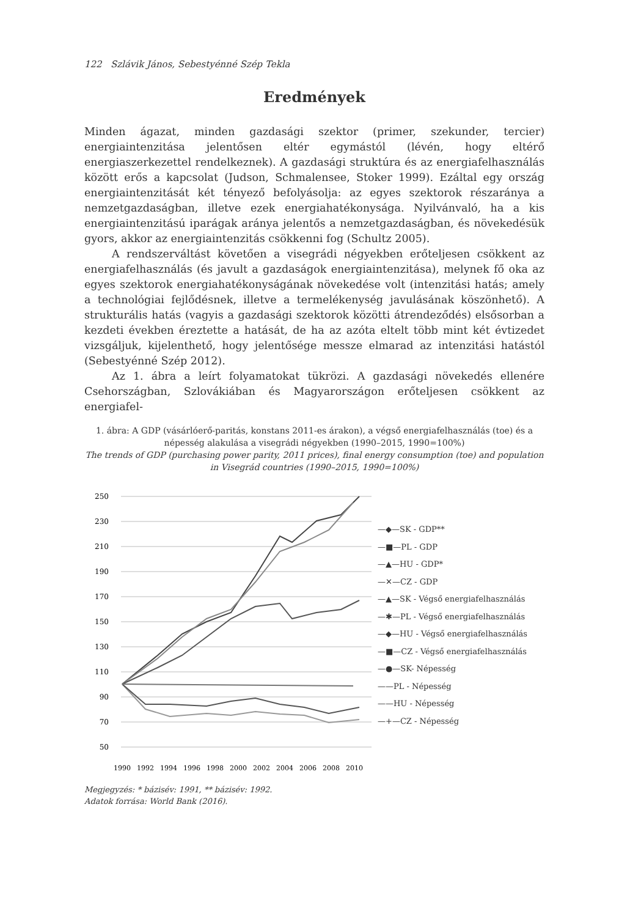122 Szlávik János, Sebestyénné Szép Tekla
Eredmények
Minden ágazat, minden gazdasági szektor (primer, szekunder, tercier) energiaintenzitása jelentősen eltér egymástól (lévén, hogy eltérő energiaszerkezettel rendelkeznek). A gazdasági struktúra és az energiafelhasználás között erős a kapcsolat (Judson, Schmalensee, Stoker 1999). Ezáltal egy ország energiaintenzitását két tényező befolyásolja: az egyes szektorok részaránya a nemzetgazdaságban, illetve ezek energiahatékonysága. Nyilvánvaló, ha a kis energiaintenzitású iparágak aránya jelentős a nemzetgazdaságban, és növekedésük gyors, akkor az energiaintenzitás csökkenni fog (Schultz 2005).
A rendszerváltást követően a visegrádi négyekben erőteljesen csökkent az energiafelhasználás (és javult a gazdaságok energiaintenzitása), melynek fő oka az egyes szektorok energiahatékonyságának növekedése volt (intenzitási hatás; amely a technológiai fejlődésnek, illetve a termelékenység javulásának köszönhető). A strukturális hatás (vagyis a gazdasági szektorok közötti átrendeződés) elsősorban a kezdeti években éreztette a hatását, de ha az azóta eltelt több mint két évtizedet vizsgáljuk, kijelenthető, hogy jelentősége messze elmarad az intenzitási hatástól (Sebestyénné Szép 2012).
Az 1. ábra a leírt folyamatokat tükrözi. A gazdasági növekedés ellenére Csehországban, Szlovákiában és Magyarországon erőteljesen csökkent az energiafel-
1. ábra: A GDP (vásárlóerő-paritás, konstans 2011-es árakon), a végső energiafelhasználás (toe) és a népesség alakulása a visegrádi négyekben (1990–2015, 1990=100%)
The trends of GDP (purchasing power parity, 2011 prices), final energy consumption (toe) and population in Visegrád countries (1990–2015, 1990=100%)
250
230
210
190
170
150
130
110
90
70
50
1990
1992
1994
1996
1998
2000
2002
2004
2006
2008
2010
—◆—SK - GDP**
—■—PL - GDP
—▲—HU - GDP*
—✕—CZ - GDP
—▲—SK - Végső energiafelhasználás
—✱—PL - Végső energiafelhasználás
—◆—HU - Végső energiafelhasználás
—■—CZ - Végső energiafelhasználás
—●—SK- Népesség
——PL - Népesség
——HU - Népesség
—+—CZ - Népesség
Megjegyzés: * bázisév: 1991, ** bázisév: 1992.
Adatok forrása: World Bank (2016).